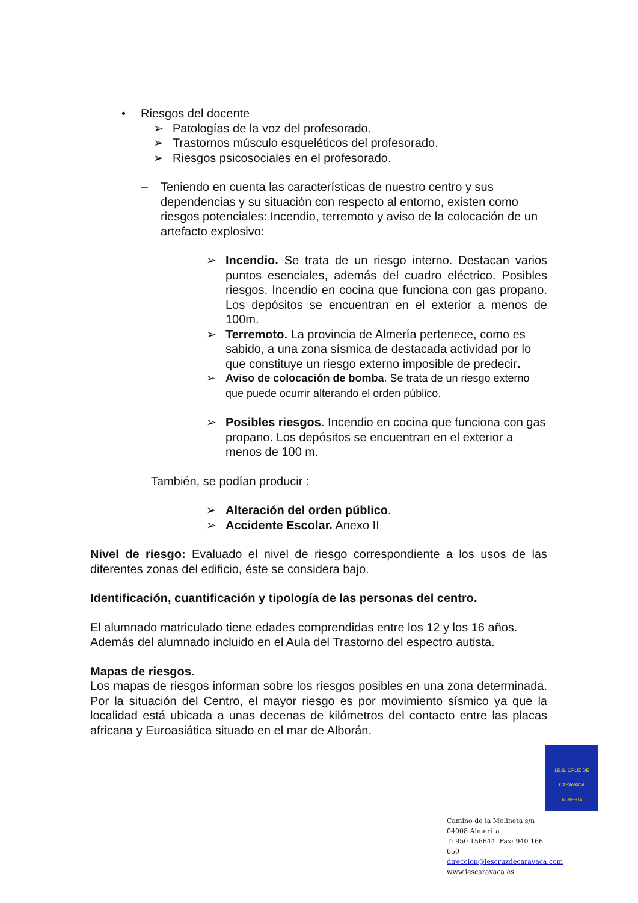• Riesgos del docente
➢ Patologías de la voz del profesorado.
➢ Trastornos músculo esqueléticos del profesorado.
➢ Riesgos psicosociales en el profesorado.
– Teniendo en cuenta las características de nuestro centro y sus dependencias y su situación con respecto al entorno, existen como riesgos potenciales: Incendio, terremoto y aviso de la colocación de un artefacto explosivo:
➢ Incendio. Se trata de un riesgo interno. Destacan varios puntos esenciales, además del cuadro eléctrico. Posibles riesgos. Incendio en cocina que funciona con gas propano. Los depósitos se encuentran en el exterior a menos de 100m.
➢ Terremoto. La provincia de Almería pertenece, como es sabido, a una zona sísmica de destacada actividad por lo que constituye un riesgo externo imposible de predecir.
➢ Aviso de colocación de bomba. Se trata de un riesgo externo que puede ocurrir alterando el orden público.
➢ Posibles riesgos. Incendio en cocina que funciona con gas propano. Los depósitos se encuentran en el exterior a menos de 100 m.
También, se podían producir :
➢ Alteración del orden público.
➢ Accidente Escolar. Anexo II
Nivel de riesgo: Evaluado el nivel de riesgo correspondiente a los usos de las diferentes zonas del edificio, éste se considera bajo.
Identificación, cuantificación y tipología de las personas del centro.
El alumnado matriculado tiene edades comprendidas entre los 12 y los 16 años. Además del alumnado incluido en el Aula del Trastorno del espectro autista.
Mapas de riesgos.
Los mapas de riesgos informan sobre los riesgos posibles en una zona determinada. Por la situación del Centro, el mayor riesgo es por movimiento sísmico ya que la localidad está ubicada a unas decenas de kilómetros del contacto entre las placas africana y Euroasiática situado en el mar de Alborán.
I.E.S. CRUZ DE CARAVACA
ALMERIA
Camino de la Molineta s/n
04008 Almerí´a
T: 950 156644 Fax: 940 166 650
direccion@iescruzdecaravaca.com
www.iescaravaca.es